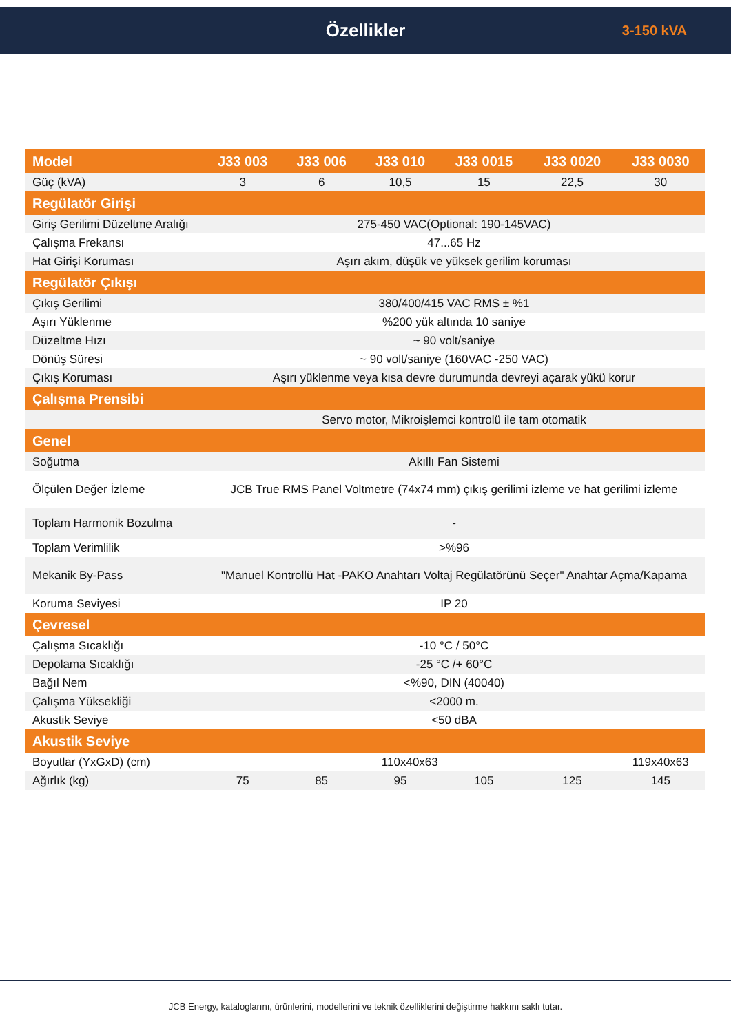Özellikler
3-150 kVA
| Model | J33 003 | J33 006 | J33 010 | J33 0015 | J33 0020 | J33 0030 |
| --- | --- | --- | --- | --- | --- | --- |
| Güç (kVA) | 3 | 6 | 10,5 | 15 | 22,5 | 30 |
| Regülatör Girişi | | | | | | |
| Giriş Gerilimi Düzeltme Aralığı | 275-450 VAC(Optional: 190-145VAC) | | | | | |
| Çalışma Frekansı | 47...65 Hz | | | | | |
| Hat Girişi Koruması | Aşırı akım, düşük ve yüksek gerilim koruması | | | | | |
| Regülatör Çıkışı | | | | | | |
| Çıkış Gerilimi | 380/400/415 VAC RMS ± %1 | | | | | |
| Aşırı Yüklenme | %200 yük altında 10 saniye | | | | | |
| Düzeltme Hızı | ~ 90 volt/saniye | | | | | |
| Dönüş Süresi | ~ 90 volt/saniye (160VAC -250 VAC) | | | | | |
| Çıkış Koruması | Aşırı yüklenme veya kısa devre durumunda devreyi açarak yükü korur | | | | | |
| Çalışma Prensibi | | | | | | |
| | Servo motor, Mikroişlemci kontrolü ile tam otomatik | | | | | |
| Genel | | | | | | |
| Soğutma | Akıllı Fan Sistemi | | | | | |
| Ölçülen Değer İzleme | JCB True RMS Panel Voltmetre (74x74 mm) çıkış gerilimi izleme ve hat gerilimi izleme | | | | | |
| Toplam Harmonik Bozulma | - | | | | | |
| Toplam Verimlilik | >%96 | | | | | |
| Mekanik By-Pass | "Manuel Kontrollü Hat -PAKO Anahtarı Voltaj Regülatörünü Seçer" Anahtar Açma/Kapama | | | | | |
| Koruma Seviyesi | IP 20 | | | | | |
| Çevresel | | | | | | |
| Çalışma Sıcaklığı | -10 °C / 50°C | | | | | |
| Depolama Sıcaklığı | -25 °C /+ 60°C | | | | | |
| Bağıl Nem | <%90, DIN (40040) | | | | | |
| Çalışma Yüksekliği | <2000 m. | | | | | |
| Akustik Seviye | <50 dBA | | | | | |
| Akustik Seviye | | | | | | |
| Boyutlar (YxGxD) (cm) | 110x40x63 | | | | | 119x40x63 |
| Ağırlık (kg) | 75 | 85 | 95 | 105 | 125 | 145 |
JCB Energy, kataloglarını, ürünlerini, modellerini ve teknik özelliklerini değiştirme hakkını saklı tutar.